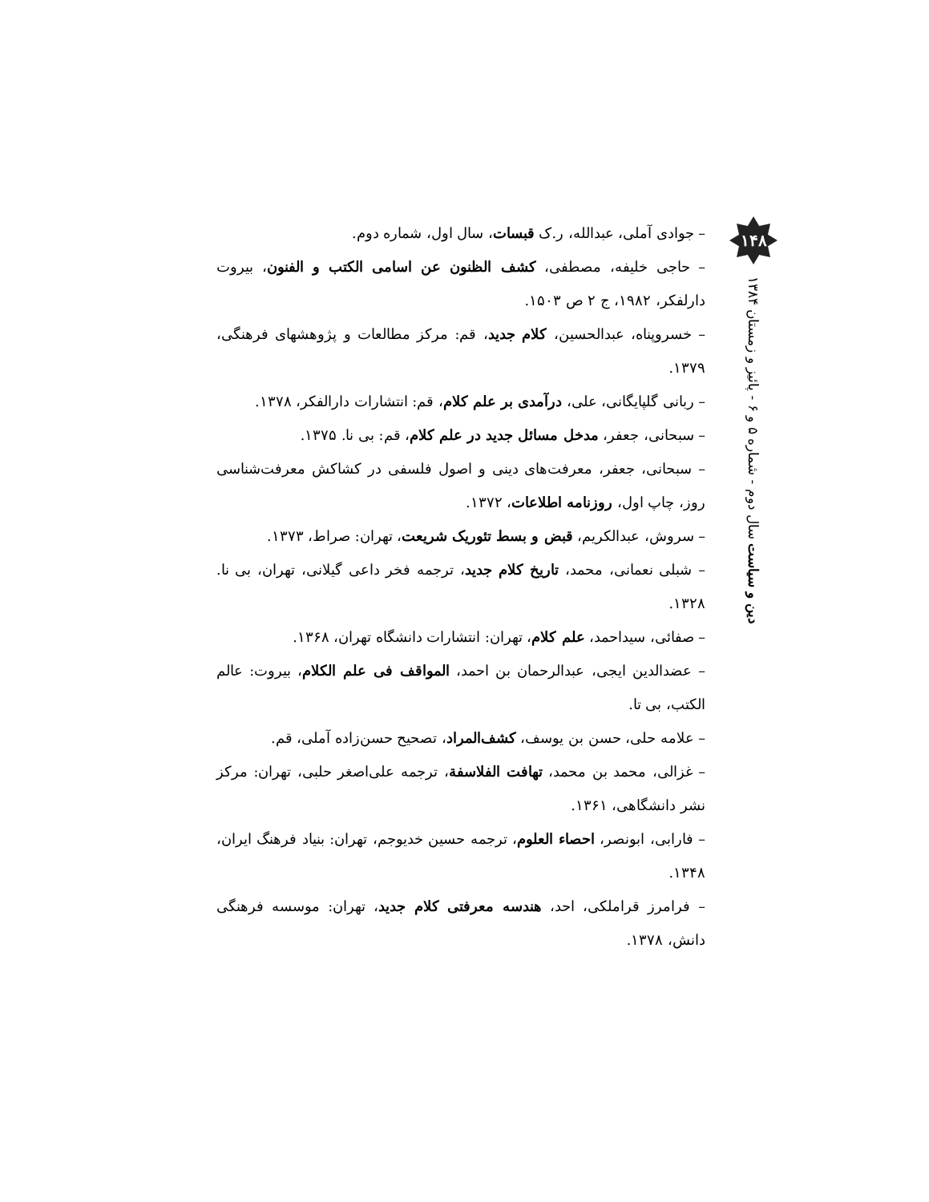– جوادی آملی، عبدالله، ر.ک قبسات، سال اول، شماره دوم.
– حاجی خلیفه، مصطفی، کشف الظنون عن اسامی الکتب و الفنون، بیروت دارلفکر، ۱۹۸۲، ج ۲ ص ۱۵۰۳.
– خسروپناه، عبدالحسین، کلام جدید، قم: مرکز مطالعات و پژوهشهای فرهنگی، ۱۳۷۹.
– ربانی گلپایگانی، علی، درآمدی بر علم کلام، قم: انتشارات دارالفکر، ۱۳۷۸.
– سبحانی، جعفر، مدخل مسائل جدید در علم کلام، قم: بی نا. ۱۳۷۵.
– سبحانی، جعفر، معرفت‌های دینی و اصول فلسفی در کشاکش معرفت‌شناسی روز، چاپ اول، روزنامه اطلاعات، ۱۳۷۲.
– سروش، عبدالکریم، قبض و بسط تئوریک شریعت، تهران: صراط، ۱۳۷۳.
– شبلی نعمانی، محمد، تاریخ کلام جدید، ترجمه فخر داعی گیلانی، تهران، بی نا. ۱۳۲۸.
– صفائی، سیداحمد، علم کلام، تهران: انتشارات دانشگاه تهران، ۱۳۶۸.
– عضدالدین ایجی، عبدالرحمان بن احمد، المواقف فی علم الکلام، بیروت: عالم الکتب، بی تا.
– علامه حلی، حسن بن یوسف، کشف‌المراد، تصحیح حسن‌زاده آملی، قم.
– غزالی، محمد بن محمد، تهافت الفلاسفة، ترجمه علی‌اصغر حلبی، تهران: مرکز نشر دانشگاهی، ۱۳۶۱.
– فارابی، ابونصر، احصاء العلوم، ترجمه حسین خدیوجم، تهران: بنیاد فرهنگ ایران، ۱۳۴۸.
– فرامرز قراملکی، احد، هندسه معرفتی کلام جدید، تهران: موسسه فرهنگی دانش، ۱۳۷۸.
۱۴۸
دین و سیاست سال دوم - شماره ۵ و ۶ - پائیز و زمستان ۱۳۸۴